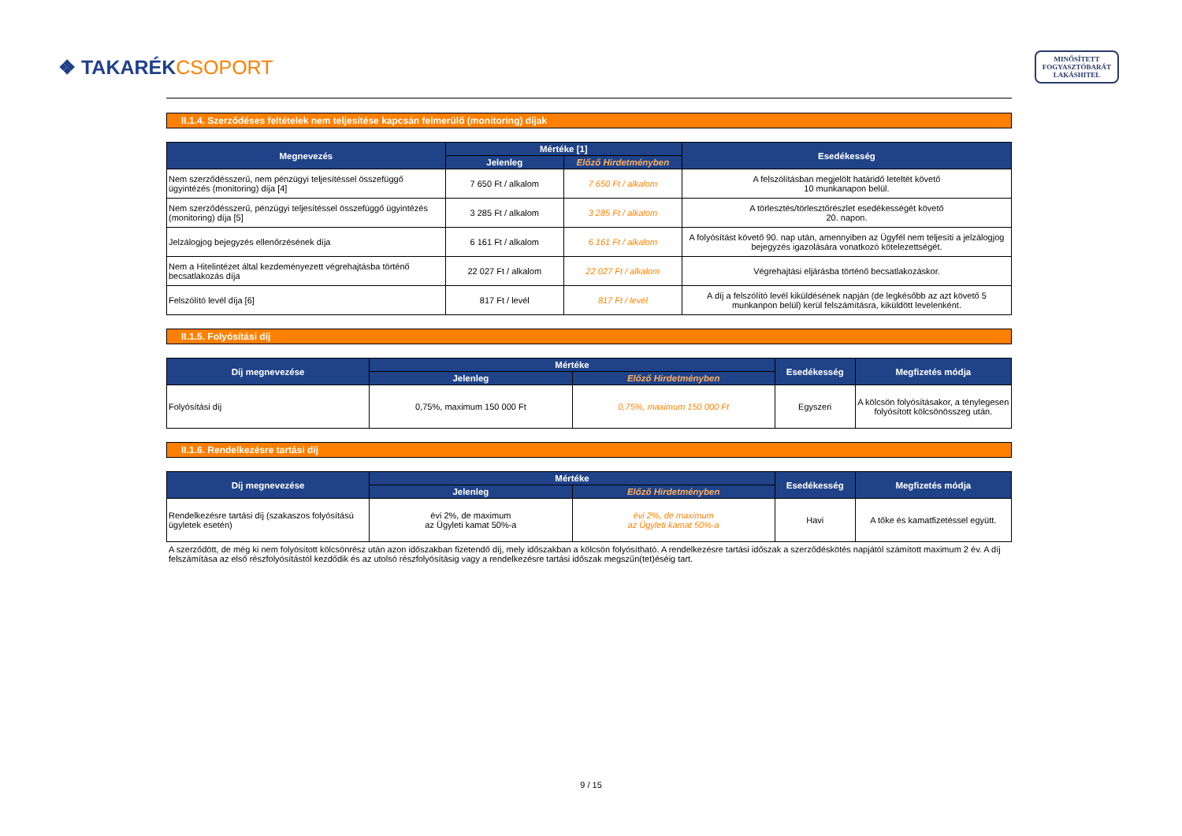❖ TAKARÉKCSOPORT
MINŐSÍTETT
FOGYASZTÓBARÁT
LAKÁSHITEL
II.1.4. Szerződéses feltételek nem teljesítése kapcsán felmerülő (monitoring) díjak
| Megnevezés | Mértéke [1] | | Esedékesség |
| --- | --- | --- | --- |
| | Jelenleg | Előző Hirdetményben | |
| Nem szerződésszerű, nem pénzügyi teljesítéssel összefüggő ügyintézés (monitoring) díja [4] | 7 650 Ft / alkalom | 7 650 Ft / alkalom | A felszólításban megjelölt határidő leteltét követő 10 munkanapon belül. |
| Nem szerződésszerű, pénzügyi teljesítéssel összefüggő ügyintézés (monitoring) díja [5] | 3 285 Ft / alkalom | 3 285 Ft / alkalom | A törlesztés/törlesztőrészlet esedékességét követő 20. napon. |
| Jelzálogjog bejegyzés ellenőrzésének díja | 6 161 Ft / alkalom | 6 161 Ft / alkalom | A folyósítást követő 90. nap után, amennyiben az Ügyfél nem teljesíti a jelzálogjog bejegyzés igazolására vonatkozó kötelezettségét. |
| Nem a Hitelintézet által kezdeményezett végrehajtásba történő becsatlakozás díja | 22 027 Ft / alkalom | 22 027 Ft / alkalom | Végrehajtási eljárásba történő becsatlakozáskor. |
| Felszólító levél díja [6] | 817 Ft / levél | 817 Ft / levél | A díj a felszólító levél kiküldésének napján (de legkésőbb az azt követő 5 munkanpon belül) kerül felszámításra, kiküldött levelenként. |
II.1.5. Folyósítási díj
| Díj megnevezése | Mértéke | | Esedékesség | Megfizetés módja |
| --- | --- | --- | --- | --- |
| | Jelenleg | Előző Hirdetményben | | |
| Folyósítási díj | 0,75%, maximum 150 000 Ft | 0,75%, maximum 150 000 Ft | Egyszeri | A kölcsön folyósításakor, a ténylegesen folyósított kölcsönösszeg után. |
II.1.6. Rendelkezésre tartási díj
| Díj megnevezése | Mértéke | | Esedékesség | Megfizetés módja |
| --- | --- | --- | --- | --- |
| | Jelenleg | Előző Hirdetményben | | |
| Rendelkezésre tartási díj (szakaszos folyósítású ügyletek esetén) | évi 2%, de maximum az Ügyleti kamat 50%-a | évi 2%, de maximum az Ügyleti kamat 50%-a | Havi | A tőke és kamatfizetéssel együtt. |
A szerződött, de még ki nem folyósított kölcsönrész után azon időszakban fizetendő díj, mely időszakban a kölcsön folyósítható. A rendelkezésre tartási időszak a szerződéskötés napjától számított maximum 2 év. A díj felszámítása az első részfolyósítástól kezdődik és az utolsó részfolyósításig vagy a rendelkezésre tartási időszak megszűn(tet)éséig tart.
9 / 15